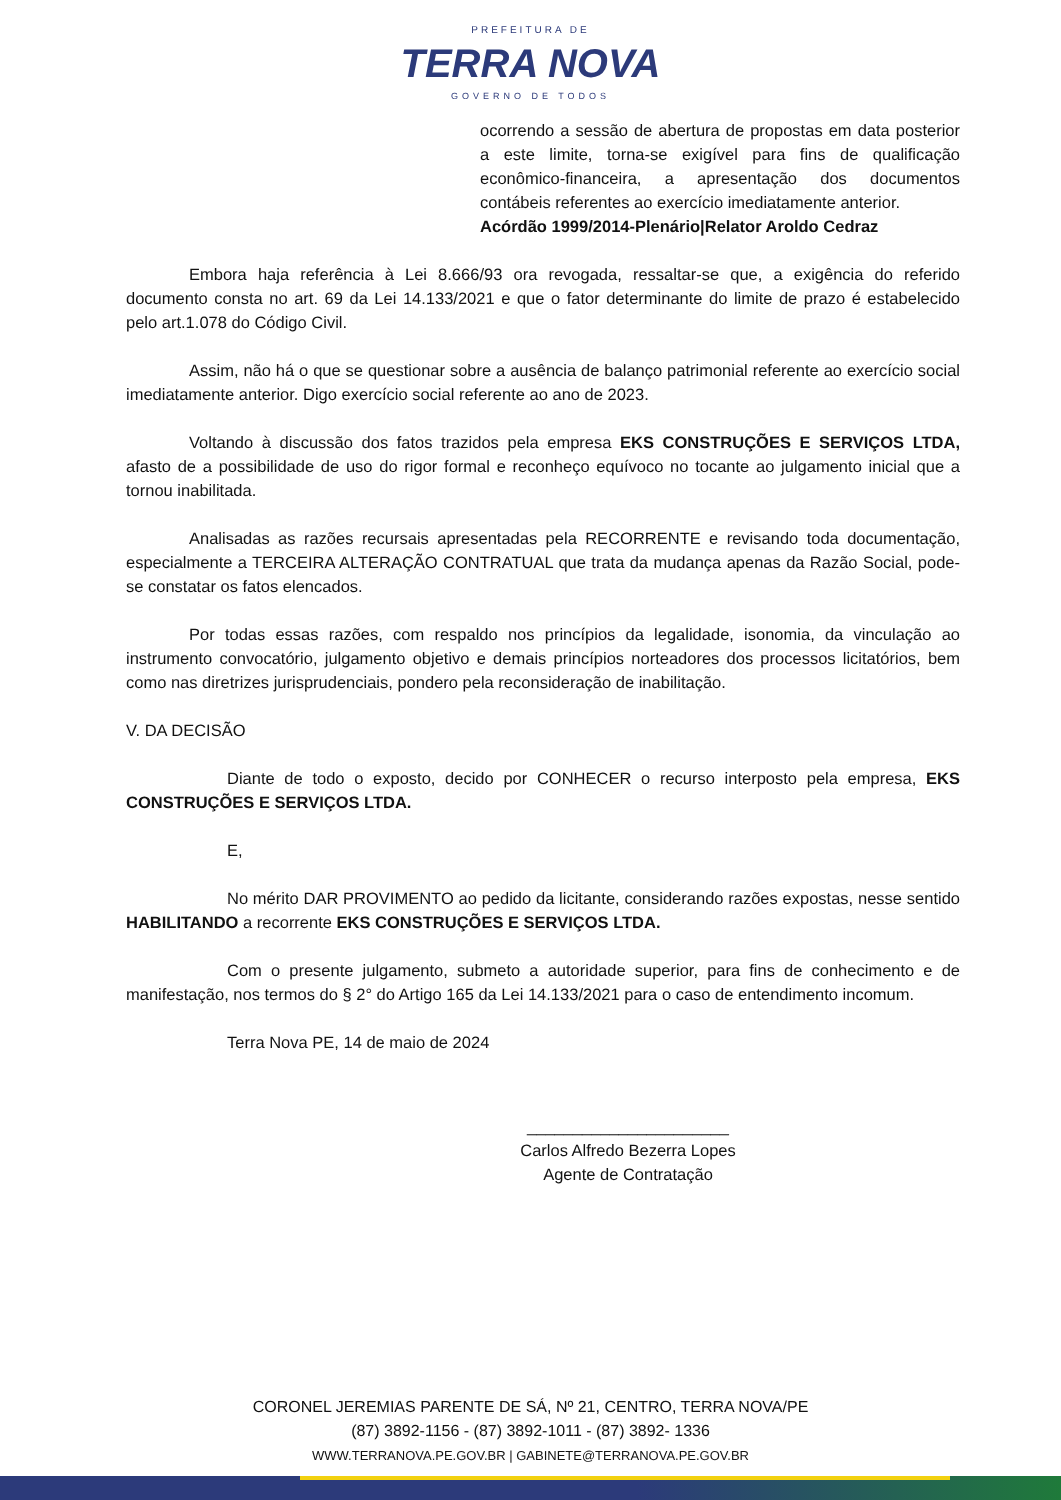PREFEITURA DE
TERRA NOVA
GOVERNO DE TODOS
ocorrendo a sessão de abertura de propostas em data posterior a este limite, torna-se exigível para fins de qualificação econômico-financeira, a apresentação dos documentos contábeis referentes ao exercício imediatamente anterior.
Acórdão 1999/2014-Plenário|Relator Aroldo Cedraz
Embora haja referência à Lei 8.666/93 ora revogada, ressaltar-se que, a exigência do referido documento consta no art. 69 da Lei 14.133/2021 e que o fator determinante do limite de prazo é estabelecido pelo art.1.078 do Código Civil.
Assim, não há o que se questionar sobre a ausência de balanço patrimonial referente ao exercício social imediatamente anterior. Digo exercício social referente ao ano de 2023.
Voltando à discussão dos fatos trazidos pela empresa EKS CONSTRUÇÕES E SERVIÇOS LTDA, afasto de a possibilidade de uso do rigor formal e reconheço equívoco no tocante ao julgamento inicial que a tornou inabilitada.
Analisadas as razões recursais apresentadas pela RECORRENTE e revisando toda documentação, especialmente a TERCEIRA ALTERAÇÃO CONTRATUAL que trata da mudança apenas da Razão Social, pode-se constatar os fatos elencados.
Por todas essas razões, com respaldo nos princípios da legalidade, isonomia, da vinculação ao instrumento convocatório, julgamento objetivo e demais princípios norteadores dos processos licitatórios, bem como nas diretrizes jurisprudenciais, pondero pela reconsideração de inabilitação.
V. DA DECISÃO
Diante de todo o exposto, decido por CONHECER o recurso interposto pela empresa, EKS CONSTRUÇÕES E SERVIÇOS LTDA.
E,
No mérito DAR PROVIMENTO ao pedido da licitante, considerando razões expostas, nesse sentido HABILITANDO a recorrente EKS CONSTRUÇÕES E SERVIÇOS LTDA.
Com o presente julgamento, submeto a autoridade superior, para fins de conhecimento e de manifestação, nos termos do § 2° do Artigo 165 da Lei 14.133/2021 para o caso de entendimento incomum.
Terra Nova PE, 14 de maio de 2024
______________________
Carlos Alfredo Bezerra Lopes
Agente de Contratação
CORONEL JEREMIAS PARENTE DE SÁ, Nº 21, CENTRO, TERRA NOVA/PE
(87) 3892-1156 - (87) 3892-1011 - (87) 3892- 1336
WWW.TERRANOVA.PE.GOV.BR | GABINETE@TERRANOVA.PE.GOV.BR